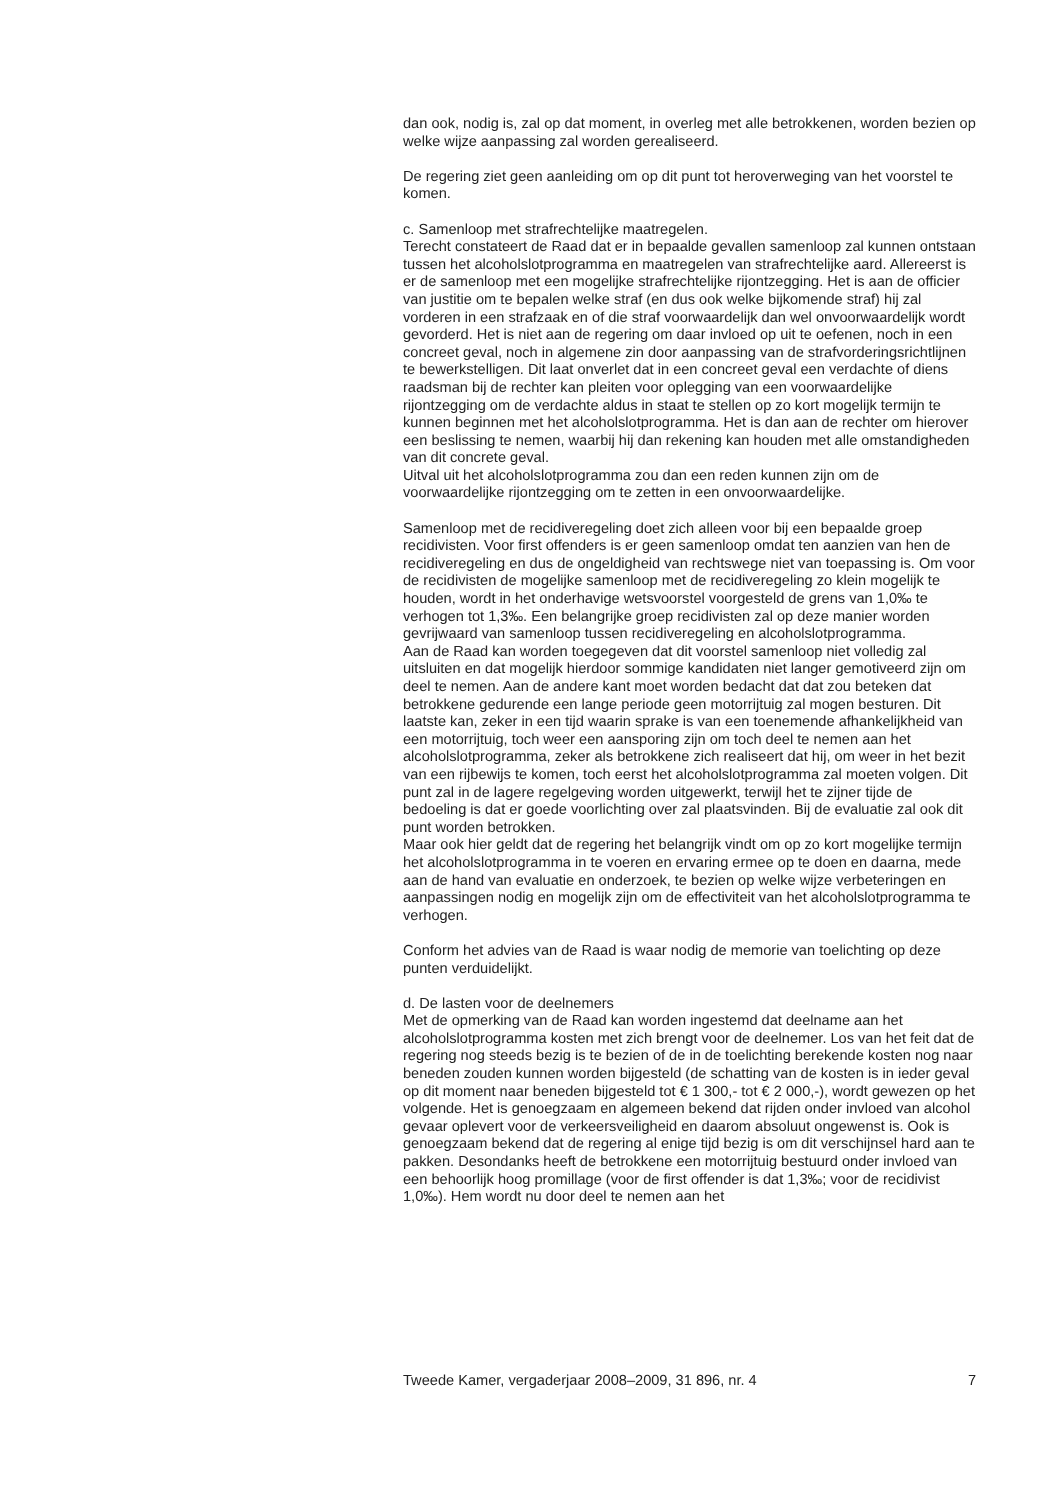dan ook, nodig is, zal op dat moment, in overleg met alle betrokkenen, worden bezien op welke wijze aanpassing zal worden gerealiseerd.
De regering ziet geen aanleiding om op dit punt tot heroverweging van het voorstel te komen.
c. Samenloop met strafrechtelijke maatregelen.
Terecht constateert de Raad dat er in bepaalde gevallen samenloop zal kunnen ontstaan tussen het alcoholslotprogramma en maatregelen van strafrechtelijke aard. Allereerst is er de samenloop met een mogelijke strafrechtelijke rijontzegging. Het is aan de officier van justitie om te bepalen welke straf (en dus ook welke bijkomende straf) hij zal vorderen in een strafzaak en of die straf voorwaardelijk dan wel onvoorwaardelijk wordt gevorderd. Het is niet aan de regering om daar invloed op uit te oefenen, noch in een concreet geval, noch in algemene zin door aanpassing van de strafvorderingsrichtlijnen te bewerkstelligen. Dit laat onverlet dat in een concreet geval een verdachte of diens raadsman bij de rechter kan pleiten voor oplegging van een voorwaardelijke rijontzegging om de verdachte aldus in staat te stellen op zo kort mogelijk termijn te kunnen beginnen met het alcoholslotprogramma. Het is dan aan de rechter om hierover een beslissing te nemen, waarbij hij dan rekening kan houden met alle omstandigheden van dit concrete geval.
Uitval uit het alcoholslotprogramma zou dan een reden kunnen zijn om de voorwaardelijke rijontzegging om te zetten in een onvoorwaardelijke.
Samenloop met de recidiveregeling doet zich alleen voor bij een bepaalde groep recidivisten. Voor first offenders is er geen samenloop omdat ten aanzien van hen de recidiveregeling en dus de ongeldigheid van rechtswege niet van toepassing is. Om voor de recidivisten de mogelijke samenloop met de recidiveregeling zo klein mogelijk te houden, wordt in het onderhavige wetsvoorstel voorgesteld de grens van 1,0‰ te verhogen tot 1,3‰. Een belangrijke groep recidivisten zal op deze manier worden gevrijwaard van samenloop tussen recidiveregeling en alcoholslotprogramma.
Aan de Raad kan worden toegegeven dat dit voorstel samenloop niet volledig zal uitsluiten en dat mogelijk hierdoor sommige kandidaten niet langer gemotiveerd zijn om deel te nemen. Aan de andere kant moet worden bedacht dat dat zou beteken dat betrokkene gedurende een lange periode geen motorrijtuig zal mogen besturen. Dit laatste kan, zeker in een tijd waarin sprake is van een toenemende afhankelijkheid van een motorrijtuig, toch weer een aansporing zijn om toch deel te nemen aan het alcoholslotprogramma, zeker als betrokkene zich realiseert dat hij, om weer in het bezit van een rijbewijs te komen, toch eerst het alcoholslotprogramma zal moeten volgen. Dit punt zal in de lagere regelgeving worden uitgewerkt, terwijl het te zijner tijde de bedoeling is dat er goede voorlichting over zal plaatsvinden. Bij de evaluatie zal ook dit punt worden betrokken.
Maar ook hier geldt dat de regering het belangrijk vindt om op zo kort mogelijke termijn het alcoholslotprogramma in te voeren en ervaring ermee op te doen en daarna, mede aan de hand van evaluatie en onderzoek, te bezien op welke wijze verbeteringen en aanpassingen nodig en mogelijk zijn om de effectiviteit van het alcoholslotprogramma te verhogen.
Conform het advies van de Raad is waar nodig de memorie van toelichting op deze punten verduidelijkt.
d. De lasten voor de deelnemers
Met de opmerking van de Raad kan worden ingestemd dat deelname aan het alcoholslotprogramma kosten met zich brengt voor de deelnemer. Los van het feit dat de regering nog steeds bezig is te bezien of de in de toelichting berekende kosten nog naar beneden zouden kunnen worden bijgesteld (de schatting van de kosten is in ieder geval op dit moment naar beneden bijgesteld tot € 1 300,- tot € 2 000,-), wordt gewezen op het volgende. Het is genoegzaam en algemeen bekend dat rijden onder invloed van alcohol gevaar oplevert voor de verkeersveiligheid en daarom absoluut ongewenst is. Ook is genoegzaam bekend dat de regering al enige tijd bezig is om dit verschijnsel hard aan te pakken. Desondanks heeft de betrokkene een motorrijtuig bestuurd onder invloed van een behoorlijk hoog promillage (voor de first offender is dat 1,3‰; voor de recidivist 1,0‰). Hem wordt nu door deel te nemen aan het
Tweede Kamer, vergaderjaar 2008–2009, 31 896, nr. 4 7